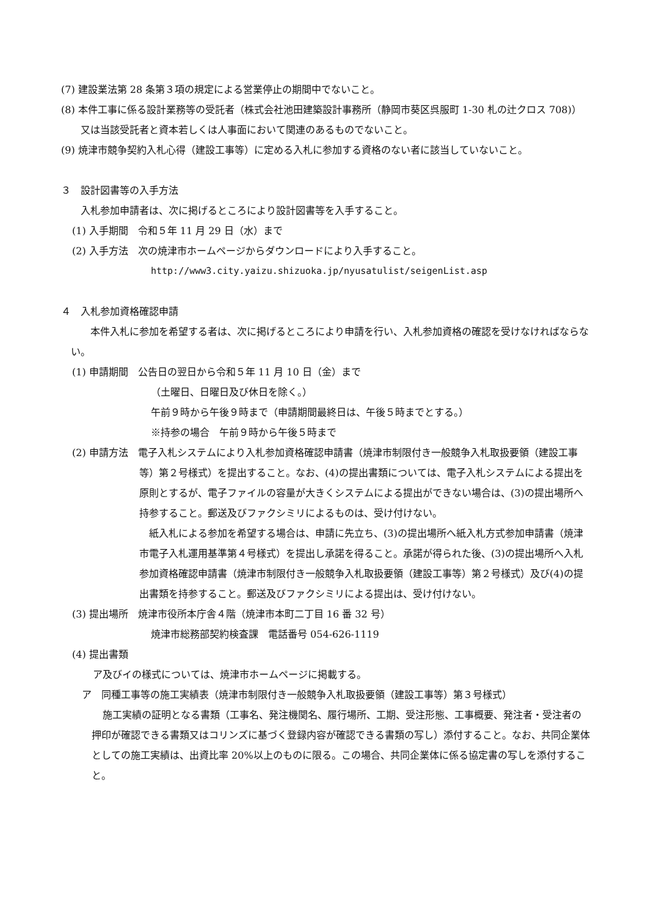(7) 建設業法第 28 条第３項の規定による営業停止の期間中でないこと。
(8) 本件工事に係る設計業務等の受託者（株式会社池田建築設計事務所（静岡市葵区呉服町 1-30 札の辻クロス 708)）又は当該受託者と資本若しくは人事面において関連のあるものでないこと。
(9) 焼津市競争契約入札心得（建設工事等）に定める入札に参加する資格のない者に該当していないこと。
３　設計図書等の入手方法
入札参加申請者は、次に掲げるところにより設計図書等を入手すること。
(1) 入手期間　令和５年 11 月 29 日（水）まで
(2) 入手方法　次の焼津市ホームページからダウンロードにより入手すること。
http://www3.city.yaizu.shizuoka.jp/nyusatulist/seigenList.asp
４　入札参加資格確認申請
本件入札に参加を希望する者は、次に掲げるところにより申請を行い、入札参加資格の確認を受けなければならない。
(1) 申請期間　公告日の翌日から令和５年 11 月 10 日（金）まで
（土曜日、日曜日及び休日を除く。）
午前９時から午後９時まで（申請期間最終日は、午後５時までとする。）
※持参の場合　午前９時から午後５時まで
(2) 申請方法　電子入札システムにより入札参加資格確認申請書（焼津市制限付き一般競争入札取扱要領（建設工事等）第２号様式）を提出すること。なお、(4)の提出書類については、電子入札システムによる提出を原則とするが、電子ファイルの容量が大きくシステムによる提出ができない場合は、(3)の提出場所へ持参すること。郵送及びファクシミリによるものは、受け付けない。
紙入札による参加を希望する場合は、申請に先立ち、(3)の提出場所へ紙入札方式参加申請書（焼津市電子入札運用基準第４号様式）を提出し承諾を得ること。承諾が得られた後、(3)の提出場所へ入札参加資格確認申請書（焼津市制限付き一般競争入札取扱要領（建設工事等）第２号様式）及び(4)の提出書類を持参すること。郵送及びファクシミリによる提出は、受け付けない。
(3) 提出場所　焼津市役所本庁舎４階（焼津市本町二丁目 16 番 32 号）
焼津市総務部契約検査課　電話番号 054-626-1119
(4) 提出書類
ア及びイの様式については、焼津市ホームページに掲載する。
ア　同種工事等の施工実績表（焼津市制限付き一般競争入札取扱要領（建設工事等）第３号様式）
施工実績の証明となる書類（工事名、発注機関名、履行場所、工期、受注形態、工事概要、発注者・受注者の押印が確認できる書類又はコリンズに基づく登録内容が確認できる書類の写し）添付すること。なお、共同企業体としての施工実績は、出資比率 20%以上のものに限る。この場合、共同企業体に係る協定書の写しを添付すること。